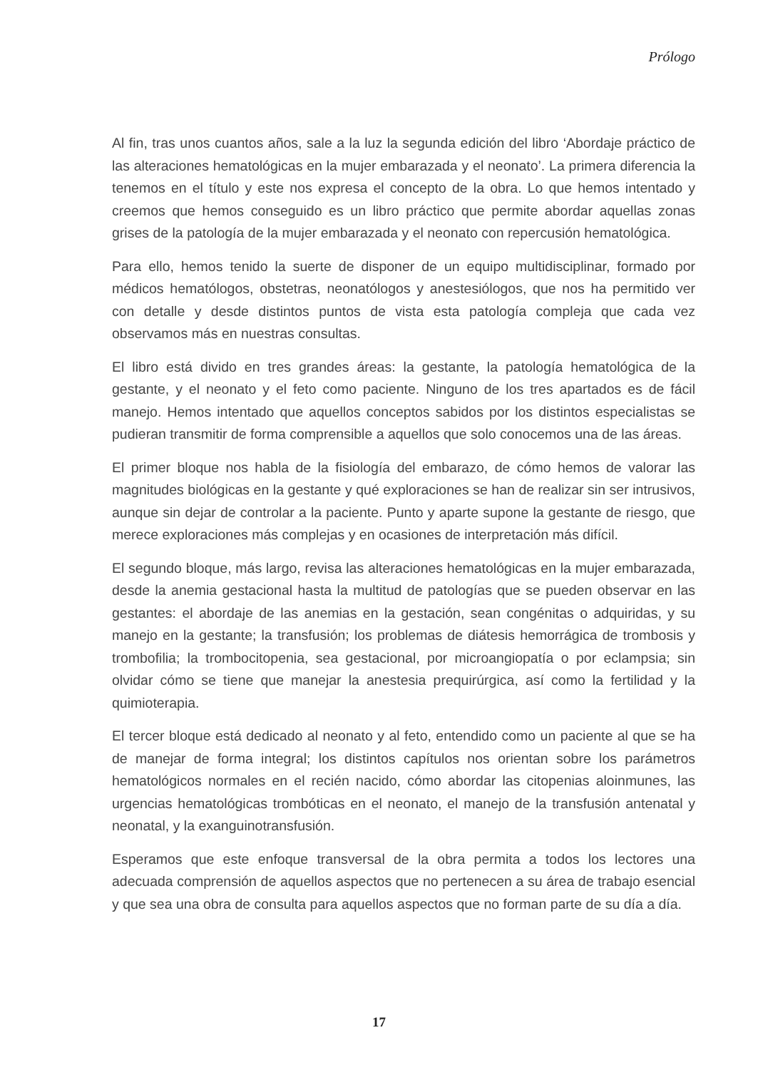Prólogo
Al fin, tras unos cuantos años, sale a la luz la segunda edición del libro ‘Abordaje práctico de las alteraciones hematológicas en la mujer embarazada y el neonato’. La primera diferencia la tenemos en el título y este nos expresa el concepto de la obra. Lo que hemos intentado y creemos que hemos conseguido es un libro práctico que permite abordar aquellas zonas grises de la patología de la mujer embarazada y el neonato con repercusión hematológica.
Para ello, hemos tenido la suerte de disponer de un equipo multidisciplinar, formado por médicos hematólogos, obstetras, neonatólogos y anestesiólogos, que nos ha permitido ver con detalle y desde distintos puntos de vista esta patología compleja que cada vez observamos más en nuestras consultas.
El libro está divido en tres grandes áreas: la gestante, la patología hematológica de la gestante, y el neonato y el feto como paciente. Ninguno de los tres apartados es de fácil manejo. Hemos intentado que aquellos conceptos sabidos por los distintos especialistas se pudieran transmitir de forma comprensible a aquellos que solo conocemos una de las áreas.
El primer bloque nos habla de la fisiología del embarazo, de cómo hemos de valorar las magnitudes biológicas en la gestante y qué exploraciones se han de realizar sin ser intrusivos, aunque sin dejar de controlar a la paciente. Punto y aparte supone la gestante de riesgo, que merece exploraciones más complejas y en ocasiones de interpretación más difícil.
El segundo bloque, más largo, revisa las alteraciones hematológicas en la mujer embarazada, desde la anemia gestacional hasta la multitud de patologías que se pueden observar en las gestantes: el abordaje de las anemias en la gestación, sean congénitas o adquiridas, y su manejo en la gestante; la transfusión; los problemas de diátesis hemorrágica de trombosis y trombofilia; la trombocitopenia, sea gestacional, por microangiopatía o por eclampsia; sin olvidar cómo se tiene que manejar la anestesia prequirúrgica, así como la fertilidad y la quimioterapia.
El tercer bloque está dedicado al neonato y al feto, entendido como un paciente al que se ha de manejar de forma integral; los distintos capítulos nos orientan sobre los parámetros hematológicos normales en el recién nacido, cómo abordar las citopenias aloinmunes, las urgencias hematológicas trombóticas en el neonato, el manejo de la transfusión antenatal y neonatal, y la exanguinotransfusión.
Esperamos que este enfoque transversal de la obra permita a todos los lectores una adecuada comprensión de aquellos aspectos que no pertenecen a su área de trabajo esencial y que sea una obra de consulta para aquellos aspectos que no forman parte de su día a día.
17